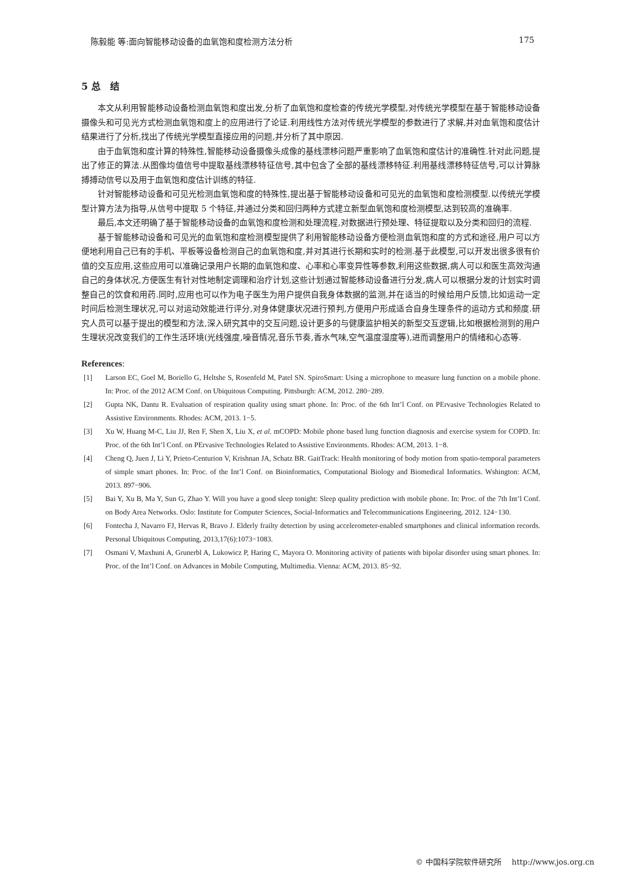陈毅能 等:面向智能移动设备的血氧饱和度检测方法分析 175
5 总　结
本文从利用智能移动设备检测血氧饱和度出发,分析了血氧饱和度检查的传统光学模型,对传统光学模型在基于智能移动设备摄像头和可见光方式检测血氧饱和度上的应用进行了论证.利用线性方法对传统光学模型的参数进行了求解,并对血氧饱和度估计结果进行了分析,找出了传统光学模型直接应用的问题,并分析了其中原因.
由于血氧饱和度计算的特殊性,智能移动设备摄像头成像的基线漂移问题严重影响了血氧饱和度估计的准确性.针对此问题,提出了修正的算法.从图像均值信号中提取基线漂移特征信号,其中包含了全部的基线漂移特征.利用基线漂移特征信号,可以计算脉搏搏动信号以及用于血氧饱和度估计训练的特征.
针对智能移动设备和可见光检测血氧饱和度的特殊性,提出基于智能移动设备和可见光的血氧饱和度检测模型.以传统光学模型计算方法为指导,从信号中提取 5 个特征,并通过分类和回归两种方式建立新型血氧饱和度检测模型,达到较高的准确率.
最后,本文还明确了基于智能移动设备的血氧饱和度检测和处理流程,对数据进行预处理、特征提取以及分类和回归的流程.
基于智能移动设备和可见光的血氧饱和度检测模型提供了利用智能移动设备方便检测血氧饱和度的方式和途径,用户可以方便地利用自己已有的手机、平板等设备检测自己的血氧饱和度,并对其进行长期和实时的检测.基于此模型,可以开发出很多很有价值的交互应用,这些应用可以准确记录用户长期的血氧饱和度、心率和心率变异性等参数,利用这些数据,病人可以和医生高效沟通自己的身体状况,方便医生有针对性地制定调理和治疗计划,这些计划通过智能移动设备进行分发,病人可以根据分发的计划实时调整自己的饮食和用药.同时,应用也可以作为电子医生为用户提供自我身体数据的监测,并在适当的时候给用户反馈,比如运动一定时间后检测生理状况,可以对运动效能进行评分,对身体健康状况进行预判,方便用户形成适合自身生理条件的运动方式和频度.研究人员可以基于提出的模型和方法,深入研究其中的交互问题,设计更多的与健康监护相关的新型交互逻辑,比如根据检测到的用户生理状况改变我们的工作生活环境(光线强度,噪音情况,音乐节奏,香水气味,空气温度湿度等),进而调整用户的情绪和心态等.
References:
[1] Larson EC, Goel M, Boriello G, Heltshe S, Rosenfeld M, Patel SN. SpiroSmart: Using a microphone to measure lung function on a mobile phone. In: Proc. of the 2012 ACM Conf. on Ubiquitous Computing. Pittsburgh: ACM, 2012. 280−289.
[2] Gupta NK, Dantu R. Evaluation of respiration quality using smart phone. In: Proc. of the 6th Int’l Conf. on PErvasive Technologies Related to Assistive Environments. Rhodes: ACM, 2013. 1−5.
[3] Xu W, Huang M-C, Liu JJ, Ren F, Shen X, Liu X, et al. mCOPD: Mobile phone based lung function diagnosis and exercise system for COPD. In: Proc. of the 6th Int’l Conf. on PErvasive Technologies Related to Assistive Environments. Rhodes: ACM, 2013. 1−8.
[4] Cheng Q, Juen J, Li Y, Prieto-Centurion V, Krishnan JA, Schatz BR. GaitTrack: Health monitoring of body motion from spatio-temporal parameters of simple smart phones. In: Proc. of the Int’l Conf. on Bioinformatics, Computational Biology and Biomedical Informatics. Wshington: ACM, 2013. 897−906.
[5] Bai Y, Xu B, Ma Y, Sun G, Zhao Y. Will you have a good sleep tonight: Sleep quality prediction with mobile phone. In: Proc. of the 7th Int’l Conf. on Body Area Networks. Oslo: Institute for Computer Sciences, Social-Informatics and Telecommunications Engineering, 2012. 124−130.
[6] Fontecha J, Navarro FJ, Hervas R, Bravo J. Elderly frailty detection by using accelerometer-enabled smartphones and clinical information records. Personal Ubiquitous Computing, 2013,17(6):1073−1083.
[7] Osmani V, Maxhuni A, Grunerbl A, Lukowicz P, Haring C, Mayora O. Monitoring activity of patients with bipolar disorder using smart phones. In: Proc. of the Int’l Conf. on Advances in Mobile Computing, Multimedia. Vienna: ACM, 2013. 85−92.
© 中国科学院软件研究所　 http://www.jos.org.cn